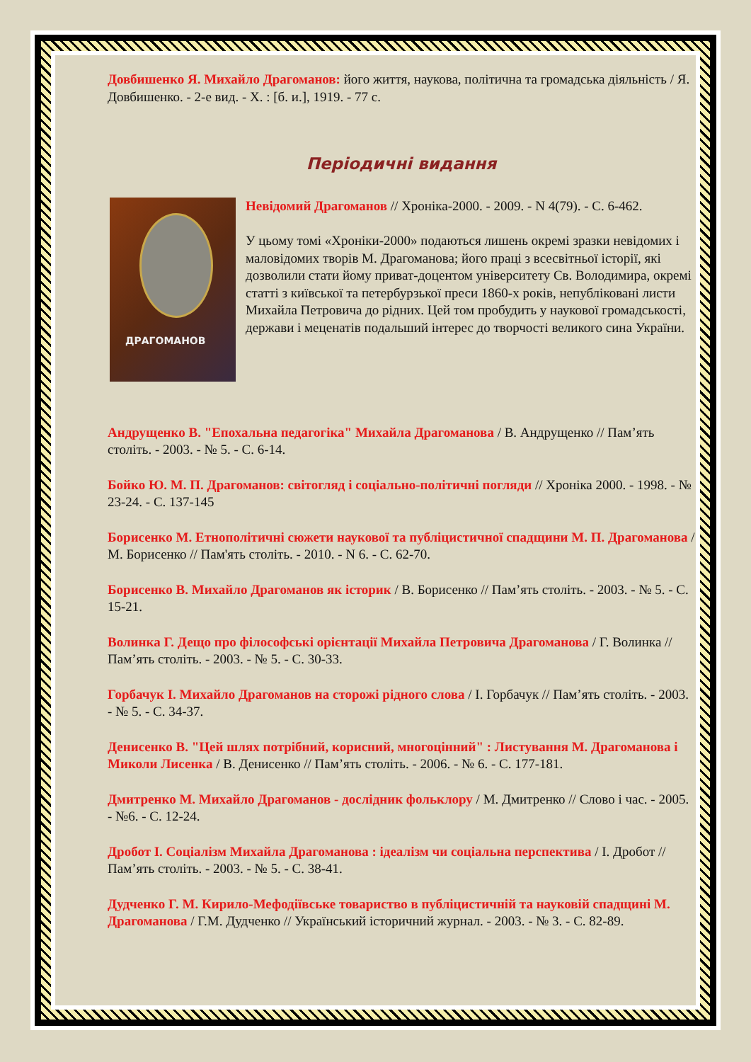Довбишенко Я. Михайло Драгоманов: його життя, наукова, політична та громадська діяльність / Я. Довбишенко. - 2-е вид. - Х. : [б. и.], 1919. - 77 с.
Періодичні видання
ДРАГОМАНОВ
Невідомий Драгоманов // Хроніка-2000. - 2009. - N 4(79). - С. 6-462.
У цьому томі «Хроніки-2000» подаються лишень окремі зразки невідомих і маловідомих творів М. Драгоманова; його праці з всесвітньої історії, які дозволили стати йому приват-доцентом університету Св. Володимира, окремі статті з київської та петербурзької преси 1860-х років, непубліковані листи Михайла Петровича до рідних. Цей том пробудить у наукової громадськості, держави і меценатів подальший інтерес до творчості великого сина України.
Андрущенко В. "Епохальна педагогіка" Михайла Драгоманова / В. Андрущенко // Пам’ять століть. - 2003. - № 5. - С. 6-14.
Бойко Ю. М. П. Драгоманов: світогляд і соціально-політичні погляди // Хроніка 2000. - 1998. - № 23-24. - С. 137-145
Борисенко М. Етнополітичні сюжети наукової та публіцистичної спадщини М. П. Драгоманова / М. Борисенко // Пам'ять століть. - 2010. - N 6. - С. 62-70.
Борисенко В. Михайло Драгоманов як історик / В. Борисенко // Пам’ять століть. - 2003. - № 5. - С. 15-21.
Волинка Г. Дещо про філософські орієнтації Михайла Петровича Драгоманова / Г. Волинка // Пам’ять століть. - 2003. - № 5. - С. 30-33.
Горбачук І. Михайло Драгоманов на сторожі рідного слова / І. Горбачук // Пам’ять століть. - 2003. - № 5. - С. 34-37.
Денисенко В. "Цей шлях потрібний, корисний, многоцінний" : Листування М. Драгоманова і Миколи Лисенка / В. Денисенко // Пам’ять століть. - 2006. - № 6. - С. 177-181.
Дмитренко М. Михайло Драгоманов - дослідник фольклору / М. Дмитренко // Слово і час. - 2005. - №6. - С. 12-24.
Дробот І. Соціалізм Михайла Драгоманова : ідеалізм чи соціальна перспектива / І. Дробот // Пам’ять століть. - 2003. - № 5. - С. 38-41.
Дудченко Г. М. Кирило-Мефодіївське товариство в публіцистичній та науковій спадщині М. Драгоманова / Г.М. Дудченко // Український історичний журнал. - 2003. - № 3. - С. 82-89.